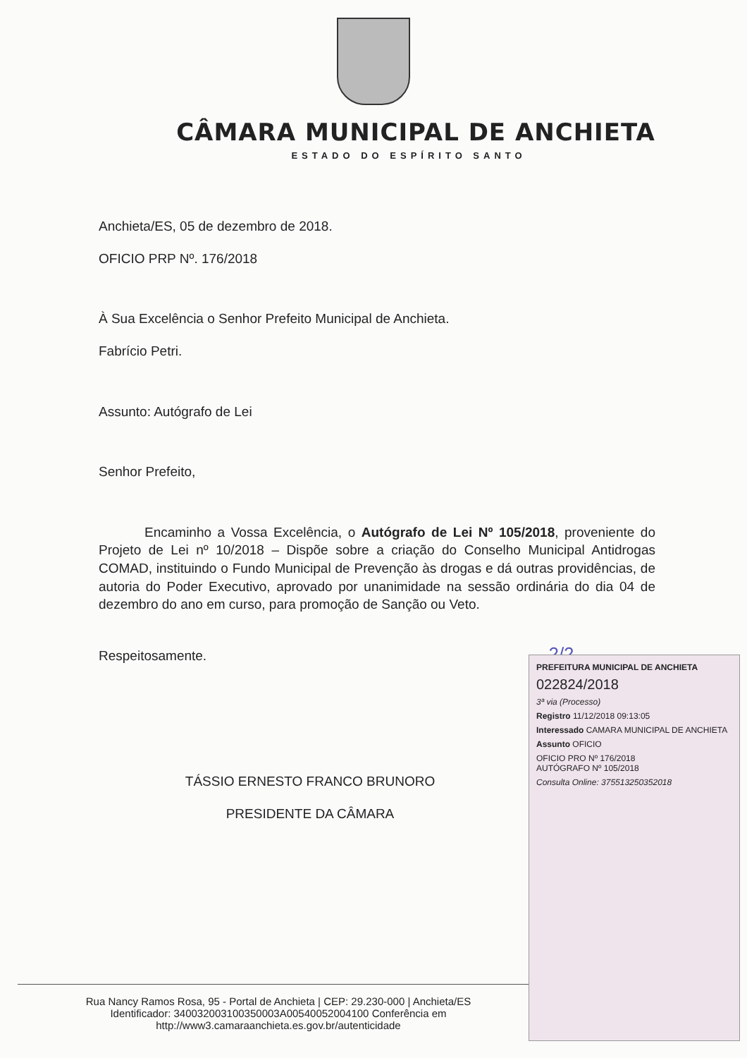CÂMARA MUNICIPAL DE ANCHIETA
ESTADO DO ESPÍRITO SANTO
Anchieta/ES, 05 de dezembro de 2018.
OFICIO PRP Nº. 176/2018
À Sua Excelência o Senhor Prefeito Municipal de Anchieta.
Fabrício Petri.
Assunto: Autógrafo de Lei
Senhor Prefeito,
Encaminho a Vossa Excelência, o Autógrafo de Lei Nº 105/2018, proveniente do Projeto de Lei nº 10/2018 – Dispõe sobre a criação do Conselho Municipal Antidrogas COMAD, instituindo o Fundo Municipal de Prevenção às drogas e dá outras providências, de autoria do Poder Executivo, aprovado por unanimidade na sessão ordinária do dia 04 de dezembro do ano em curso, para promoção de Sanção ou Veto.
Respeitosamente. 2/2
TÁSSIO ERNESTO FRANCO BRUNORO
PRESIDENTE DA CÂMARA
Rua Nancy Ramos Rosa, 95 - Portal de Anchieta | CEP: 29.230-000 | Anchieta/ES
Identificador: 340032003100350003A00540052004100 Conferência em http://www3.camaraanchieta.es.gov.br/autenticidade
PREFEITURA MUNICIPAL DE ANCHIETA
022824/2018
3ª via (Processo)
Registro 11/12/2018 09:13:05
Interessado CAMARA MUNICIPAL DE ANCHIETA
Assunto OFICIO
OFICIO PRO Nº 176/2018
AUTÓGRAFO Nº 105/2018
Consulta Online: 37551325035201​8